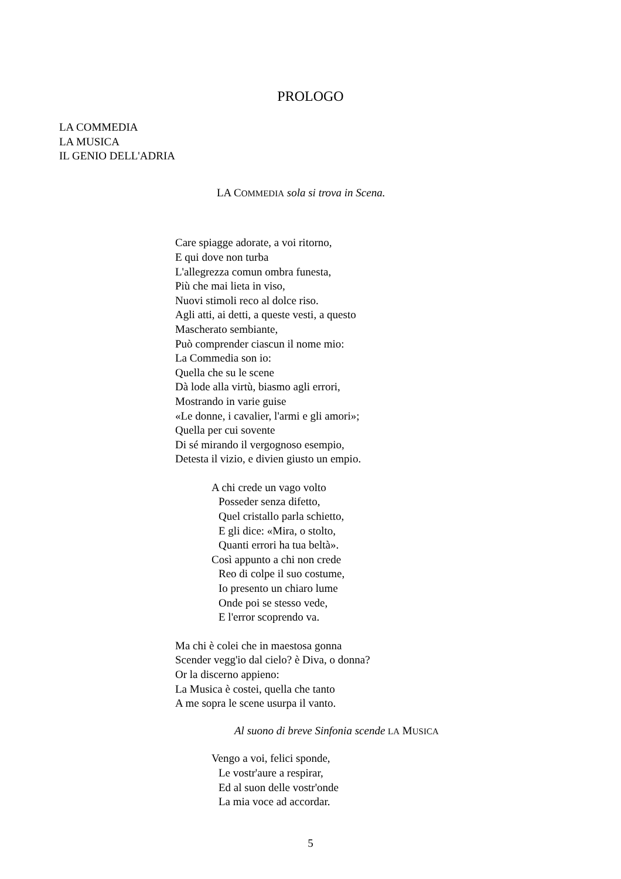PROLOGO
LA COMMEDIA
LA MUSICA
IL GENIO DELL'ADRIA
LA COMMEDIA sola si trova in Scena.
Care spiagge adorate, a voi ritorno,
E qui dove non turba
L'allegrezza comun ombra funesta,
Più che mai lieta in viso,
Nuovi stimoli reco al dolce riso.
Agli atti, ai detti, a queste vesti, a questo
Mascherato sembiante,
Può comprender ciascun il nome mio:
La Commedia son io:
Quella che su le scene
Dà lode alla virtù, biasmo agli errori,
Mostrando in varie guise
«Le donne, i cavalier, l'armi e gli amori»;
Quella per cui sovente
Di sé mirando il vergognoso esempio,
Detesta il vizio, e divien giusto un empio.
A chi crede un vago volto
Posseder senza difetto,
Quel cristallo parla schietto,
E gli dice: «Mira, o stolto,
Quanti errori ha tua beltà».
Così appunto a chi non crede
Reo di colpe il suo costume,
Io presento un chiaro lume
Onde poi se stesso vede,
E l'error scoprendo va.
Ma chi è colei che in maestosa gonna
Scender vegg'io dal cielo? è Diva, o donna?
Or la discerno appieno:
La Musica è costei, quella che tanto
A me sopra le scene usurpa il vanto.
Al suono di breve Sinfonia scende LA MUSICA
Vengo a voi, felici sponde,
Le vostr'aure a respirar,
Ed al suon delle vostr'onde
La mia voce ad accordar.
5